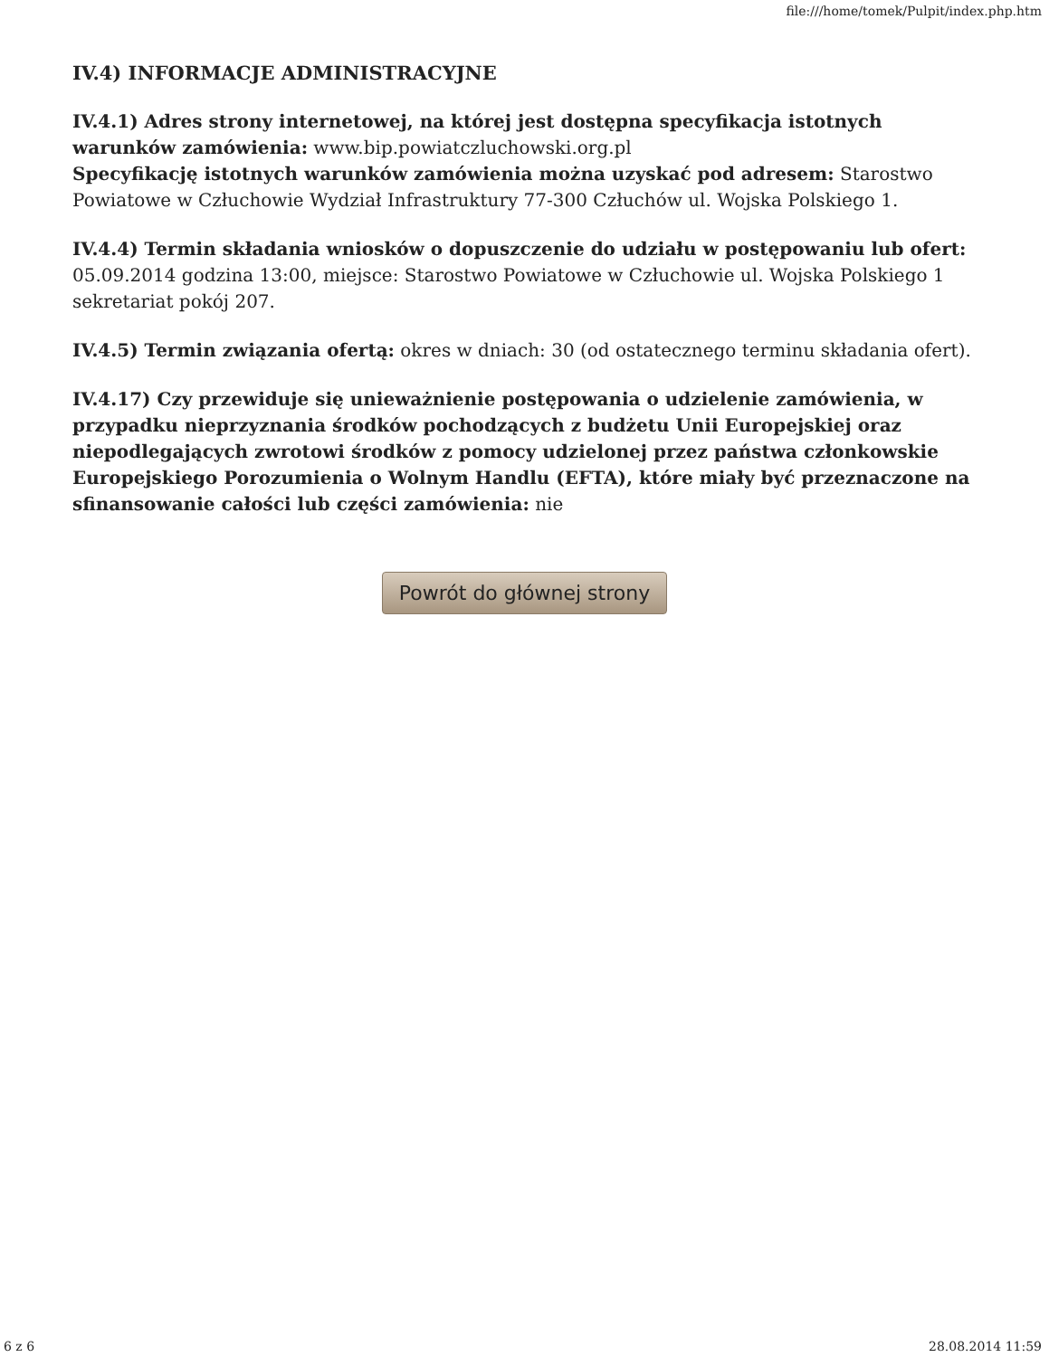file:///home/tomek/Pulpit/index.php.htm
IV.4) INFORMACJE ADMINISTRACYJNE
IV.4.1) Adres strony internetowej, na której jest dostępna specyfikacja istotnych warunków zamówienia: www.bip.powiatczluchowski.org.pl
Specyfikację istotnych warunków zamówienia można uzyskać pod adresem: Starostwo Powiatowe w Człuchowie Wydział Infrastruktury 77-300 Człuchów ul. Wojska Polskiego 1.
IV.4.4) Termin składania wniosków o dopuszczenie do udziału w postępowaniu lub ofert: 05.09.2014 godzina 13:00, miejsce: Starostwo Powiatowe w Człuchowie ul. Wojska Polskiego 1 sekretariat pokój 207.
IV.4.5) Termin związania ofertą: okres w dniach: 30 (od ostatecznego terminu składania ofert).
IV.4.17) Czy przewiduje się unieważnienie postępowania o udzielenie zamówienia, w przypadku nieprzyznania środków pochodzących z budżetu Unii Europejskiej oraz niepodlegających zwrotowi środków z pomocy udzielonej przez państwa członkowskie Europejskiego Porozumienia o Wolnym Handlu (EFTA), które miały być przeznaczone na sfinansowanie całości lub części zamówienia: nie
Powrót do głównej strony
6 z 6 28.08.2014 11:59